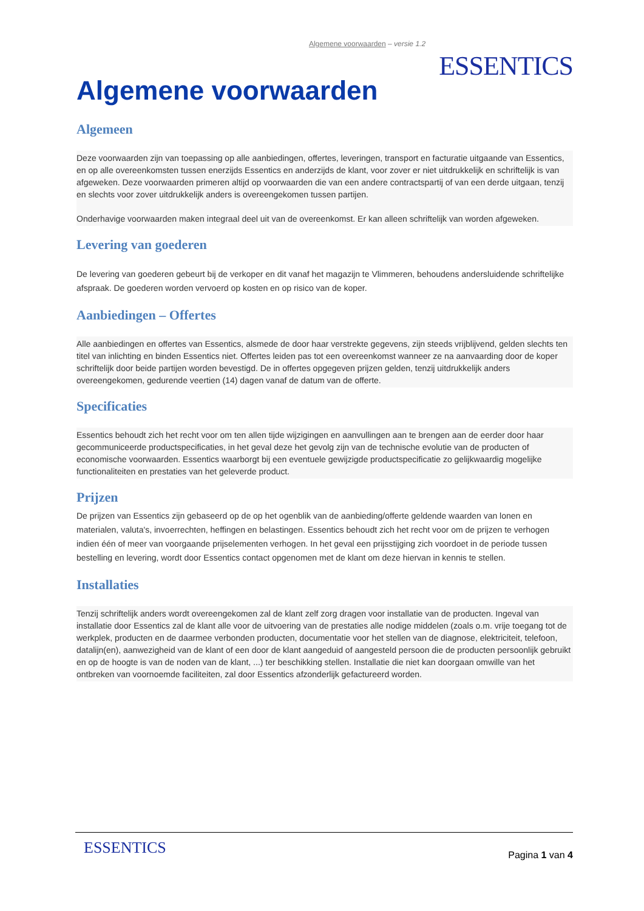Algemene voorwaarden – versie 1.2
ESSENTICS
Algemene voorwaarden
Algemeen
Deze voorwaarden zijn van toepassing op alle aanbiedingen, offertes, leveringen, transport en facturatie uitgaande van Essentics, en op alle overeenkomsten tussen enerzijds Essentics en anderzijds de klant, voor zover er niet uitdrukkelijk en schriftelijk is van afgeweken. Deze voorwaarden primeren altijd op voorwaarden die van een andere contractspartij of van een derde uitgaan, tenzij en slechts voor zover uitdrukkelijk anders is overeengekomen tussen partijen.
Onderhavige voorwaarden maken integraal deel uit van de overeenkomst. Er kan alleen schriftelijk van worden afgeweken.
Levering van goederen
De levering van goederen gebeurt bij de verkoper en dit vanaf het magazijn te Vlimmeren, behoudens andersluidende schriftelijke afspraak. De goederen worden vervoerd op kosten en op risico van de koper.
Aanbiedingen – Offertes
Alle aanbiedingen en offertes van Essentics, alsmede de door haar verstrekte gegevens, zijn steeds vrijblijvend, gelden slechts ten titel van inlichting en binden Essentics niet. Offertes leiden pas tot een overeenkomst wanneer ze na aanvaarding door de koper schriftelijk door beide partijen worden bevestigd. De in offertes opgegeven prijzen gelden, tenzij uitdrukkelijk anders overeengekomen, gedurende veertien (14) dagen vanaf de datum van de offerte.
Specificaties
Essentics behoudt zich het recht voor om ten allen tijde wijzigingen en aanvullingen aan te brengen aan de eerder door haar gecommuniceerde productspecificaties, in het geval deze het gevolg zijn van de technische evolutie van de producten of economische voorwaarden. Essentics waarborgt bij een eventuele gewijzigde productspecificatie zo gelijkwaardig mogelijke functionaliteiten en prestaties van het geleverde product.
Prijzen
De prijzen van Essentics zijn gebaseerd op de op het ogenblik van de aanbieding/offerte geldende waarden van lonen en materialen, valuta's, invoerrechten, heffingen en belastingen. Essentics behoudt zich het recht voor om de prijzen te verhogen indien één of meer van voorgaande prijselementen verhogen. In het geval een prijsstijging zich voordoet in de periode tussen bestelling en levering, wordt door Essentics contact opgenomen met de klant om deze hiervan in kennis te stellen.
Installaties
Tenzij schriftelijk anders wordt overeengekomen zal de klant zelf zorg dragen voor installatie van de producten. Ingeval van installatie door Essentics zal de klant alle voor de uitvoering van de prestaties alle nodige middelen (zoals o.m. vrije toegang tot de werkplek, producten en de daarmee verbonden producten, documentatie voor het stellen van de diagnose, elektriciteit, telefoon, datalijn(en), aanwezigheid van de klant of een door de klant aangeduid of aangesteld persoon die de producten persoonlijk gebruikt en op de hoogte is van de noden van de klant, ...) ter beschikking stellen. Installatie die niet kan doorgaan omwille van het ontbreken van voornoemde faciliteiten, zal door Essentics afzonderlijk gefactureerd worden.
ESSENTICS Pagina 1 van 4